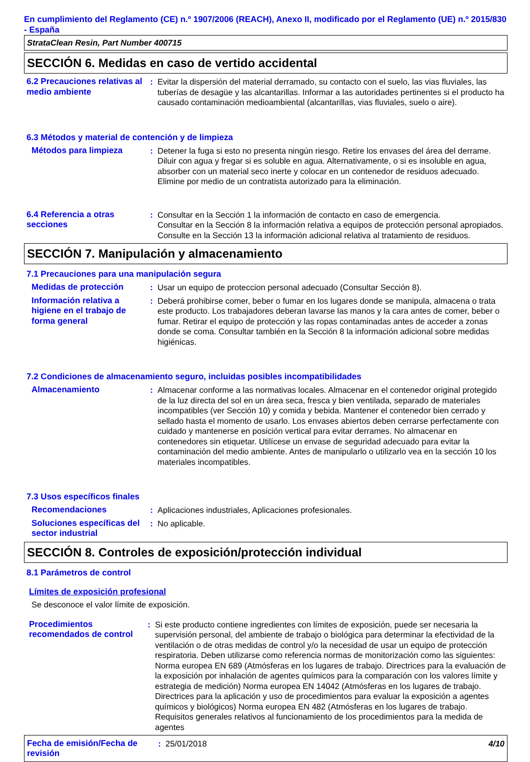En cumplimiento del Reglamento (CE) n.º 1907/2006 (REACH), Anexo II, modificado por el Reglamento (UE) n.º 2015/830 - España
StrataClean Resin, Part Number 400715
SECCIÓN 6. Medidas en caso de vertido accidental
6.2 Precauciones relativas al medio ambiente
: Evitar la dispersión del material derramado, su contacto con el suelo, las vias fluviales, las tuberías de desagüe y las alcantarillas. Informar a las autoridades pertinentes si el producto ha causado contaminación medioambiental (alcantarillas, vias fluviales, suelo o aire).
6.3 Métodos y material de contención y de limpieza
Métodos para limpieza : Detener la fuga si esto no presenta ningún riesgo. Retire los envases del área del derrame. Diluir con agua y fregar si es soluble en agua. Alternativamente, o si es insoluble en agua, absorber con un material seco inerte y colocar en un contenedor de residuos adecuado. Elimine por medio de un contratista autorizado para la eliminación.
6.4 Referencia a otras secciones
: Consultar en la Sección 1 la información de contacto en caso de emergencia.
Consultar en la Sección 8 la información relativa a equipos de protección personal apropiados.
Consulte en la Sección 13 la información adicional relativa al tratamiento de residuos.
SECCIÓN 7. Manipulación y almacenamiento
7.1 Precauciones para una manipulación segura
Medidas de protección : Usar un equipo de proteccion personal adecuado (Consultar Sección 8).
Información relativa a higiene en el trabajo de forma general
: Deberá prohibirse comer, beber o fumar en los lugares donde se manipula, almacena o trata este producto. Los trabajadores deberan lavarse las manos y la cara antes de comer, beber o fumar. Retirar el equipo de protección y las ropas contaminadas antes de acceder a zonas donde se coma. Consultar también en la Sección 8 la información adicional sobre medidas higiénicas.
7.2 Condiciones de almacenamiento seguro, incluidas posibles incompatibilidades
Almacenamiento : Almacenar conforme a las normativas locales. Almacenar en el contenedor original protegido de la luz directa del sol en un área seca, fresca y bien ventilada, separado de materiales incompatibles (ver Sección 10) y comida y bebida. Mantener el contenedor bien cerrado y sellado hasta el momento de usarlo. Los envases abiertos deben cerrarse perfectamente con cuidado y mantenerse en posición vertical para evitar derrames. No almacenar en contenedores sin etiquetar. Utilícese un envase de seguridad adecuado para evitar la contaminación del medio ambiente. Antes de manipularlo o utilizarlo vea en la sección 10 los materiales incompatibles.
7.3 Usos específicos finales
Recomendaciones : Aplicaciones industriales, Aplicaciones profesionales.
Soluciones específicas del sector industrial
: No aplicable.
SECCIÓN 8. Controles de exposición/protección individual
8.1 Parámetros de control
Límites de exposición profesional
Se desconoce el valor límite de exposición.
Procedimientos recomendados de control
: Si este producto contiene ingredientes con límites de exposición, puede ser necesaria la supervisión personal, del ambiente de trabajo o biológica para determinar la efectividad de la ventilación o de otras medidas de control y/o la necesidad de usar un equipo de protección respiratoria. Deben utilizarse como referencia normas de monitorización como las siguientes: Norma europea EN 689 (Atmósferas en los lugares de trabajo. Directrices para la evaluación de la exposición por inhalación de agentes químicos para la comparación con los valores límite y estrategia de medición) Norma europea EN 14042 (Atmósferas en los lugares de trabajo. Directrices para la aplicación y uso de procedimientos para evaluar la exposición a agentes químicos y biológicos) Norma europea EN 482 (Atmósferas en los lugares de trabajo. Requisitos generales relativos al funcionamiento de los procedimientos para la medida de agentes
Fecha de emisión/Fecha de revisión
: 25/01/2018 4/10